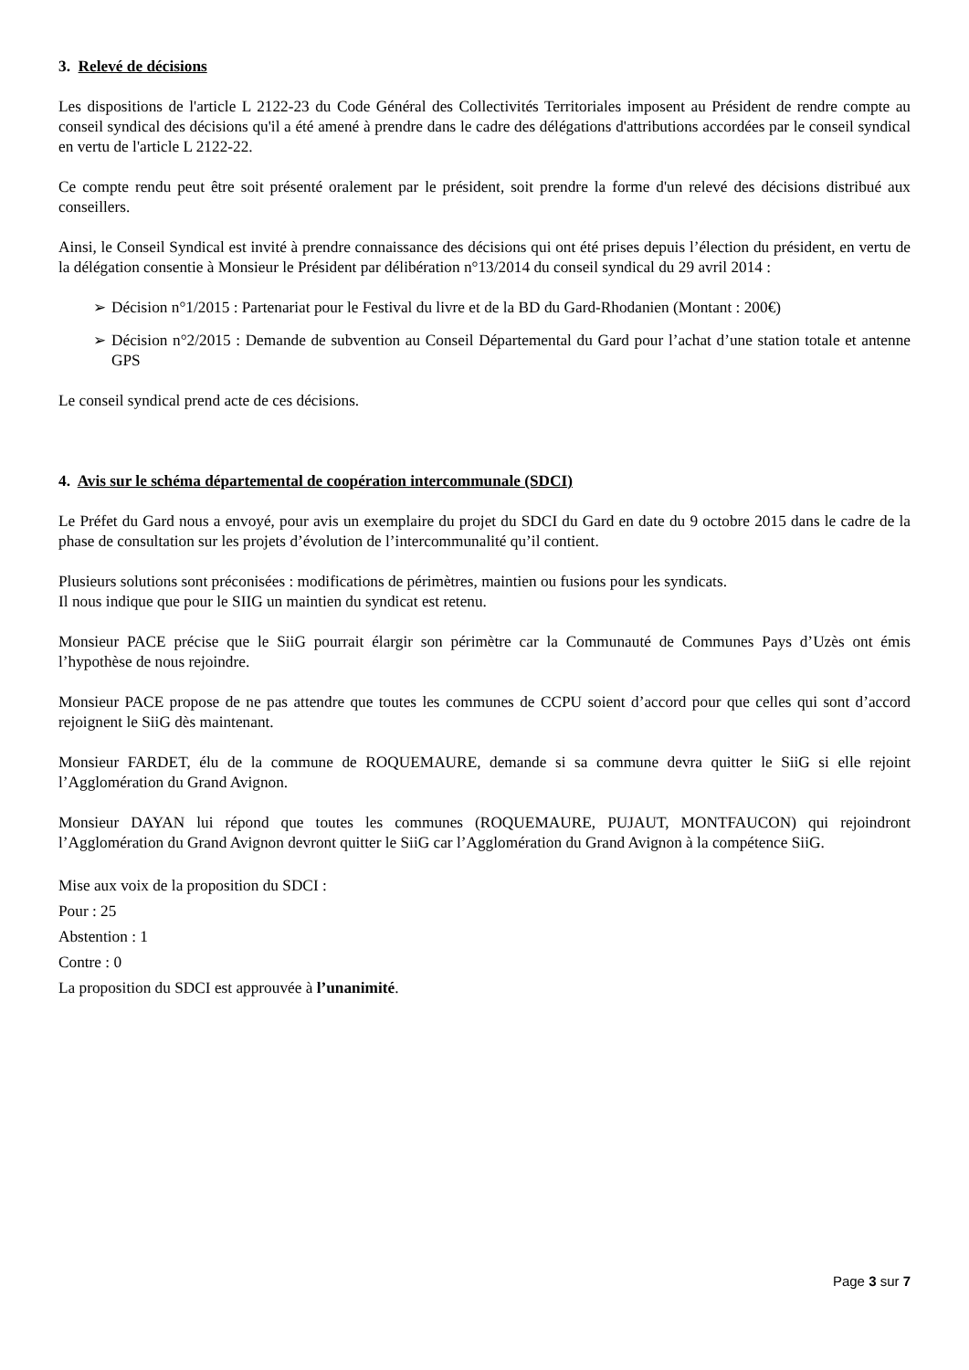3. Relevé de décisions
Les dispositions de l'article L 2122-23 du Code Général des Collectivités Territoriales imposent au Président de rendre compte au conseil syndical des décisions qu'il a été amené à prendre dans le cadre des délégations d'attributions accordées par le conseil syndical en vertu de l'article L 2122-22.
Ce compte rendu peut être soit présenté oralement par le président, soit prendre la forme d'un relevé des décisions distribué aux conseillers.
Ainsi, le Conseil Syndical est invité à prendre connaissance des décisions qui ont été prises depuis l’élection du président, en vertu de la délégation consentie à Monsieur le Président par délibération n°13/2014 du conseil syndical du 29 avril 2014 :
➢ Décision n°1/2015 : Partenariat pour le Festival du livre et de la BD du Gard-Rhodanien (Montant : 200€)
➢ Décision n°2/2015 : Demande de subvention au Conseil Départemental du Gard pour l’achat d’une station totale et antenne GPS
Le conseil syndical prend acte de ces décisions.
4. Avis sur le schéma départemental de coopération intercommunale (SDCI)
Le Préfet du Gard nous a envoyé, pour avis un exemplaire du projet du SDCI du Gard en date du 9 octobre 2015 dans le cadre de la phase de consultation sur les projets d’évolution de l’intercommunalité qu’il contient.
Plusieurs solutions sont préconisées : modifications de périmètres, maintien ou fusions pour les syndicats.
Il nous indique que pour le SIIG un maintien du syndicat est retenu.
Monsieur PACE précise que le SiiG pourrait élargir son périmètre car la Communauté de Communes Pays d’Uzès ont émis l’hypothèse de nous rejoindre.
Monsieur PACE propose de ne pas attendre que toutes les communes de CCPU soient d’accord pour que celles qui sont d’accord rejoignent le SiiG dès maintenant.
Monsieur FARDET, élu de la commune de ROQUEMAURE, demande si sa commune devra quitter le SiiG si elle rejoint l’Agglomération du Grand Avignon.
Monsieur DAYAN lui répond que toutes les communes (ROQUEMAURE, PUJAUT, MONTFAUCON) qui rejoindront l’Agglomération du Grand Avignon devront quitter le SiiG car l’Agglomération du Grand Avignon à la compétence SiiG.
Mise aux voix de la proposition du SDCI :
Pour : 25
Abstention : 1
Contre : 0
La proposition du SDCI est approuvée à l’unanimité.
Page 3 sur 7